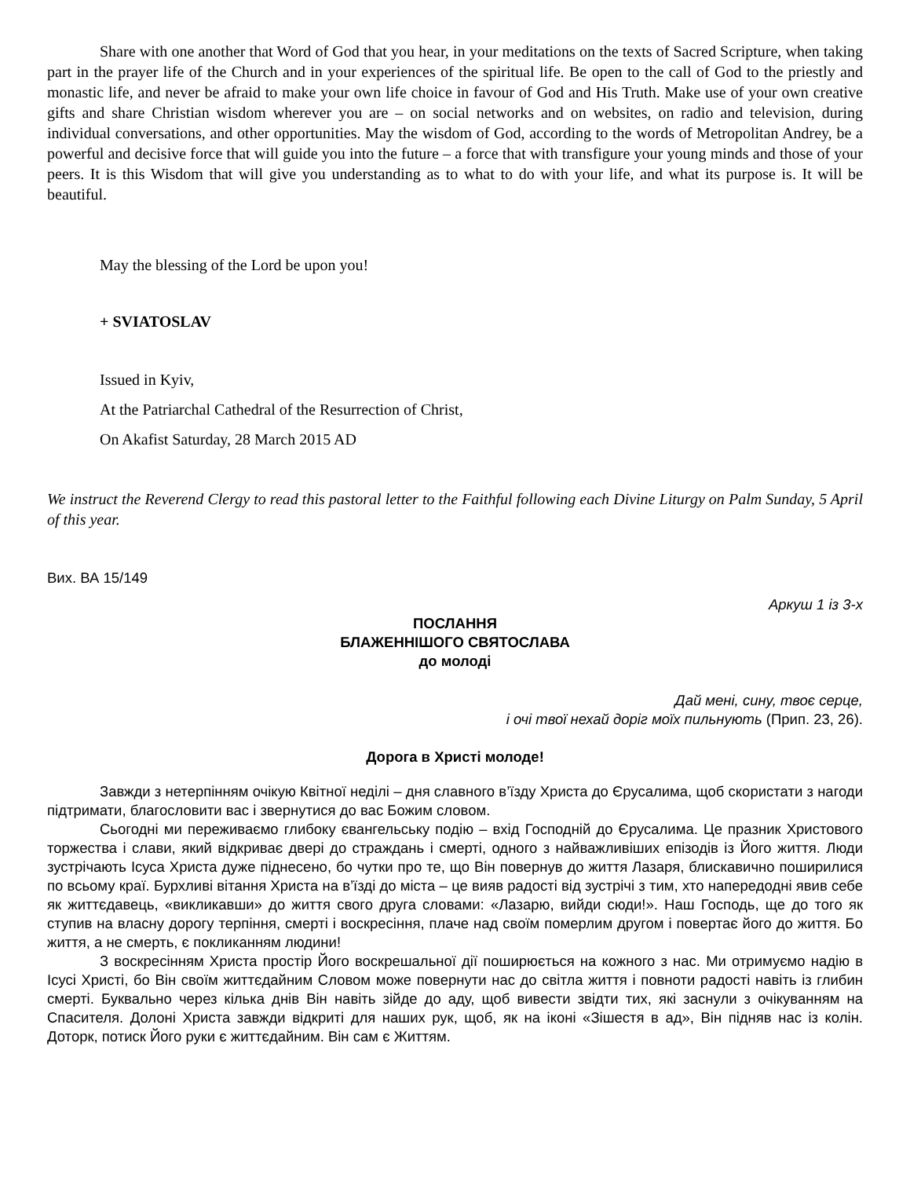Share with one another that Word of God that you hear, in your meditations on the texts of Sacred Scripture, when taking part in the prayer life of the Church and in your experiences of the spiritual life. Be open to the call of God to the priestly and monastic life, and never be afraid to make your own life choice in favour of God and His Truth. Make use of your own creative gifts and share Christian wisdom wherever you are – on social networks and on websites, on radio and television, during individual conversations, and other opportunities. May the wisdom of God, according to the words of Metropolitan Andrey, be a powerful and decisive force that will guide you into the future – a force that with transfigure your young minds and those of your peers. It is this Wisdom that will give you understanding as to what to do with your life, and what its purpose is. It will be beautiful.
May the blessing of the Lord be upon you!
+ SVIATOSLAV
Issued in Kyiv,
At the Patriarchal Cathedral of the Resurrection of Christ,
On Akafist Saturday, 28 March 2015 AD
We instruct the Reverend Clergy to read this pastoral letter to the Faithful following each Divine Liturgy on Palm Sunday, 5 April of this year.
Вих. ВА 15/149
Аркуш 1 із 3-х
ПОСЛАННЯ
БЛАЖЕННІШОГО СВЯТОСЛАВА
до молоді
Дай мені, сину, твоє серце,
і очі твої нехай доріг моїх пильнують (Прип. 23, 26).
Дорога в Христі молоде!
Завжди з нетерпінням очікую Квітної неділі – дня славного в’їзду Христа до Єрусалима, щоб скористати з нагоди підтримати, благословити вас і звернутися до вас Божим словом.
Сьогодні ми переживаємо глибоку євангельську подію – вхід Господній до Єрусалима. Це празник Христового торжества і слави, який відкриває двері до страждань і смерті, одного з найважливіших епізодів із Його життя. Люди зустрічають Ісуса Христа дуже піднесено, бо чутки про те, що Він повернув до життя Лазаря, блискавично поширилися по всьому краї. Бурхливі вітання Христа на в’їзді до міста – це вияв радості від зустрічі з тим, хто напередодні явив себе як життєдавець, «викликавши» до життя свого друга словами: «Лазарю, вийди сюди!». Наш Господь, ще до того як ступив на власну дорогу терпіння, смерті і воскресіння, плаче над своїм померлим другом і повертає його до життя. Бо життя, а не смерть, є покликанням людини!
З воскресінням Христа простір Його воскрешальної дії поширюється на кожного з нас. Ми отримуємо надію в Ісусі Христі, бо Він своїм життєдайним Словом може повернути нас до світла життя і повноти радості навіть із глибин смерті. Буквально через кілька днів Він навіть зійде до аду, щоб вивести звідти тих, які заснули з очікуванням на Спасителя. Долоні Христа завжди відкриті для наших рук, щоб, як на іконі «Зішестя в ад», Він підняв нас із колін. Доторк, потиск Його руки є життєдайним. Він сам є Життям.